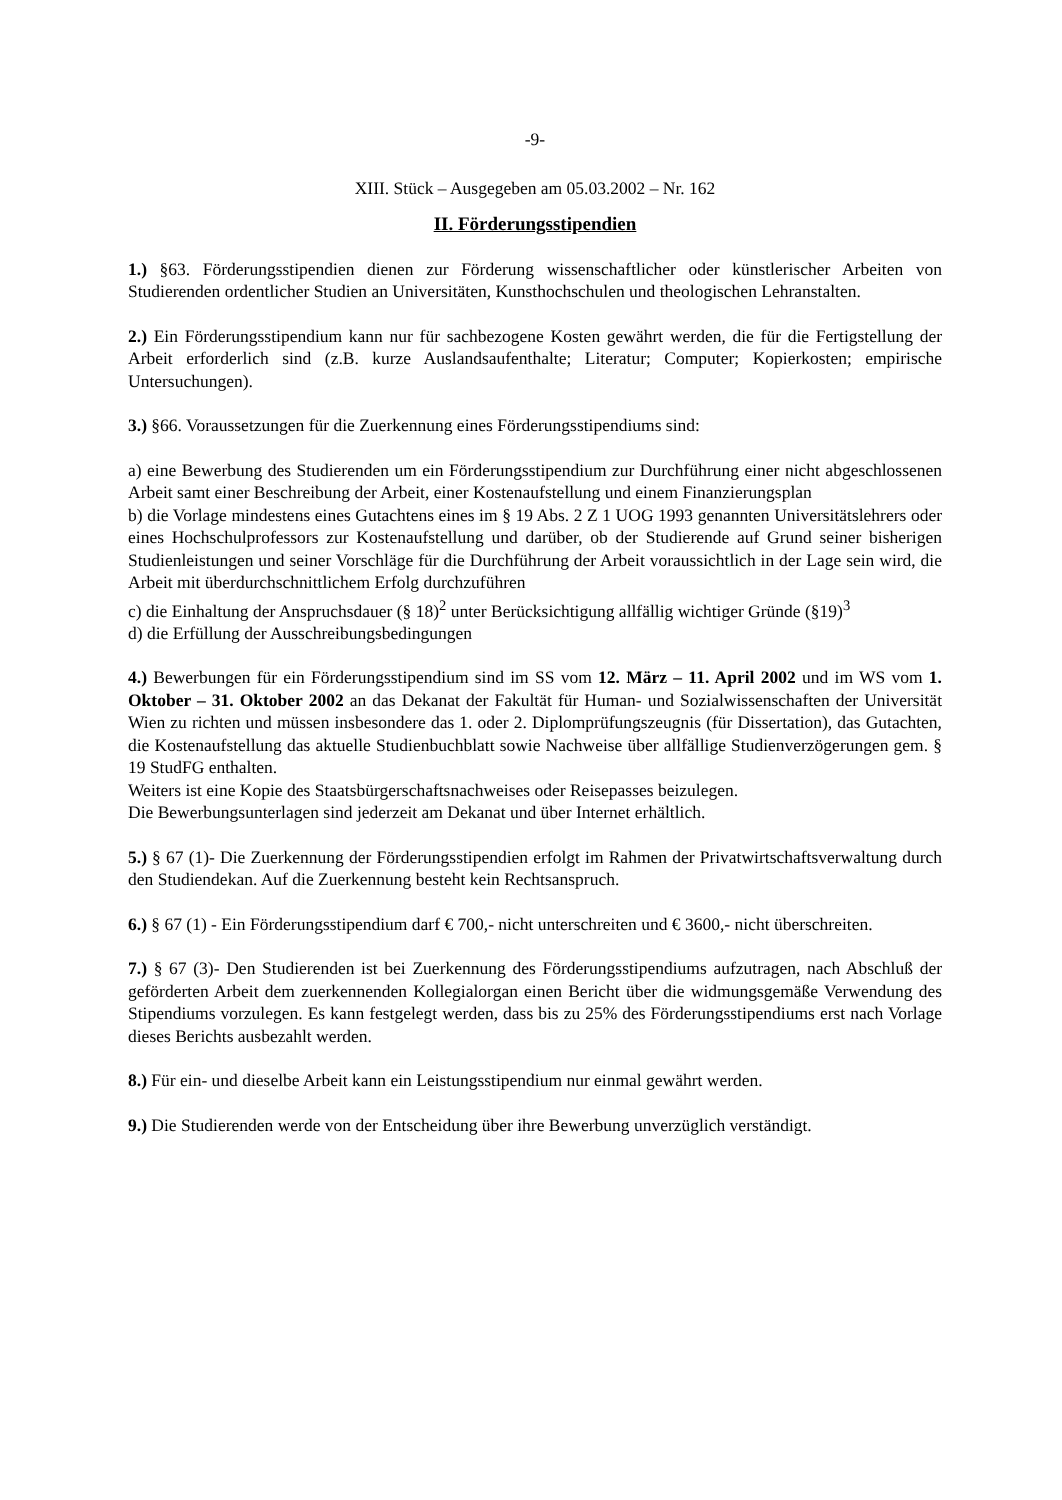-9-
XIII. Stück – Ausgegeben am 05.03.2002 – Nr. 162
II. Förderungsstipendien
1.) §63. Förderungsstipendien dienen zur Förderung wissenschaftlicher oder künstlerischer Arbeiten von Studierenden ordentlicher Studien an Universitäten, Kunsthochschulen und theologischen Lehranstalten.
2.) Ein Förderungsstipendium kann nur für sachbezogene Kosten gewährt werden, die für die Fertigstellung der Arbeit erforderlich sind (z.B. kurze Auslandsaufenthalte; Literatur; Computer; Kopierkosten; empirische Untersuchungen).
3.) §66. Voraussetzungen für die Zuerkennung eines Förderungsstipendiums sind:
a) eine Bewerbung des Studierenden um ein Förderungsstipendium zur Durchführung einer nicht abgeschlossenen Arbeit samt einer Beschreibung der Arbeit, einer Kostenaufstellung und einem Finanzierungsplan
b) die Vorlage mindestens eines Gutachtens eines im § 19 Abs. 2 Z 1 UOG 1993 genannten Universitätslehrers oder eines Hochschulprofessors zur Kostenaufstellung und darüber, ob der Studierende auf Grund seiner bisherigen Studienleistungen und seiner Vorschläge für die Durchführung der Arbeit voraussichtlich in der Lage sein wird, die Arbeit mit überdurchschnittlichem Erfolg durchzuführen
c) die Einhaltung der Anspruchsdauer (§ 18)<sup>2</sup> unter Berücksichtigung allfällig wichtiger Gründe (§19)<sup>3</sup>
d) die Erfüllung der Ausschreibungsbedingungen
4.) Bewerbungen für ein Förderungsstipendium sind im SS vom 12. März – 11. April 2002 und im WS vom 1. Oktober – 31. Oktober 2002 an das Dekanat der Fakultät für Human- und Sozialwissenschaften der Universität Wien zu richten und müssen insbesondere das 1. oder 2. Diplomprüfungszeugnis (für Dissertation), das Gutachten, die Kostenaufstellung das aktuelle Studienbuchblatt sowie Nachweise über allfällige Studienverzögerungen gem. § 19 StudFG enthalten.
Weiters ist eine Kopie des Staatsbürgerschaftsnachweises oder Reisepasses beizulegen.
Die Bewerbungsunterlagen sind jederzeit am Dekanat und über Internet erhältlich.
5.) § 67 (1)- Die Zuerkennung der Förderungsstipendien erfolgt im Rahmen der Privatwirtschaftsverwaltung durch den Studiendekan. Auf die Zuerkennung besteht kein Rechtsanspruch.
6.) § 67 (1) - Ein Förderungsstipendium darf € 700,- nicht unterschreiten und € 3600,- nicht überschreiten.
7.) § 67 (3)- Den Studierenden ist bei Zuerkennung des Förderungsstipendiums aufzutragen, nach Abschluß der geförderten Arbeit dem zuerkennenden Kollegialorgan einen Bericht über die widmungsgemäße Verwendung des Stipendiums vorzulegen. Es kann festgelegt werden, dass bis zu 25% des Förderungsstipendiums erst nach Vorlage dieses Berichts ausbezahlt werden.
8.) Für ein- und dieselbe Arbeit kann ein Leistungsstipendium nur einmal gewährt werden.
9.) Die Studierenden werde von der Entscheidung über ihre Bewerbung unverzüglich verständigt.